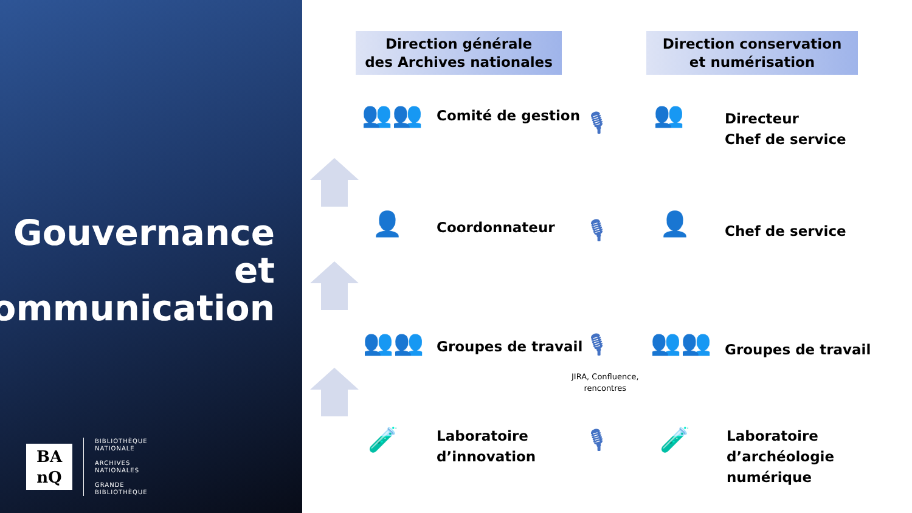Gouvernance
et
communication
BA
nQ
BIBLIOTHÈQUE
NATIONALE
ARCHIVES
NATIONALES
GRANDE
BIBLIOTHÈQUE
Direction générale
des Archives nationales
Direction conservation
et numérisation
👥👥 Comité de gestion 🎙 👥
Directeur
Chef de service
👤 Coordonnateur 🎙 👤 Chef de service
👥👥 Groupes de travail 🎙
JIRA, Confluence,
rencontres
👥👥 Groupes de travail
🧪
Laboratoire
d’innovation
🎙 🧪
Laboratoire
d’archéologie
numérique